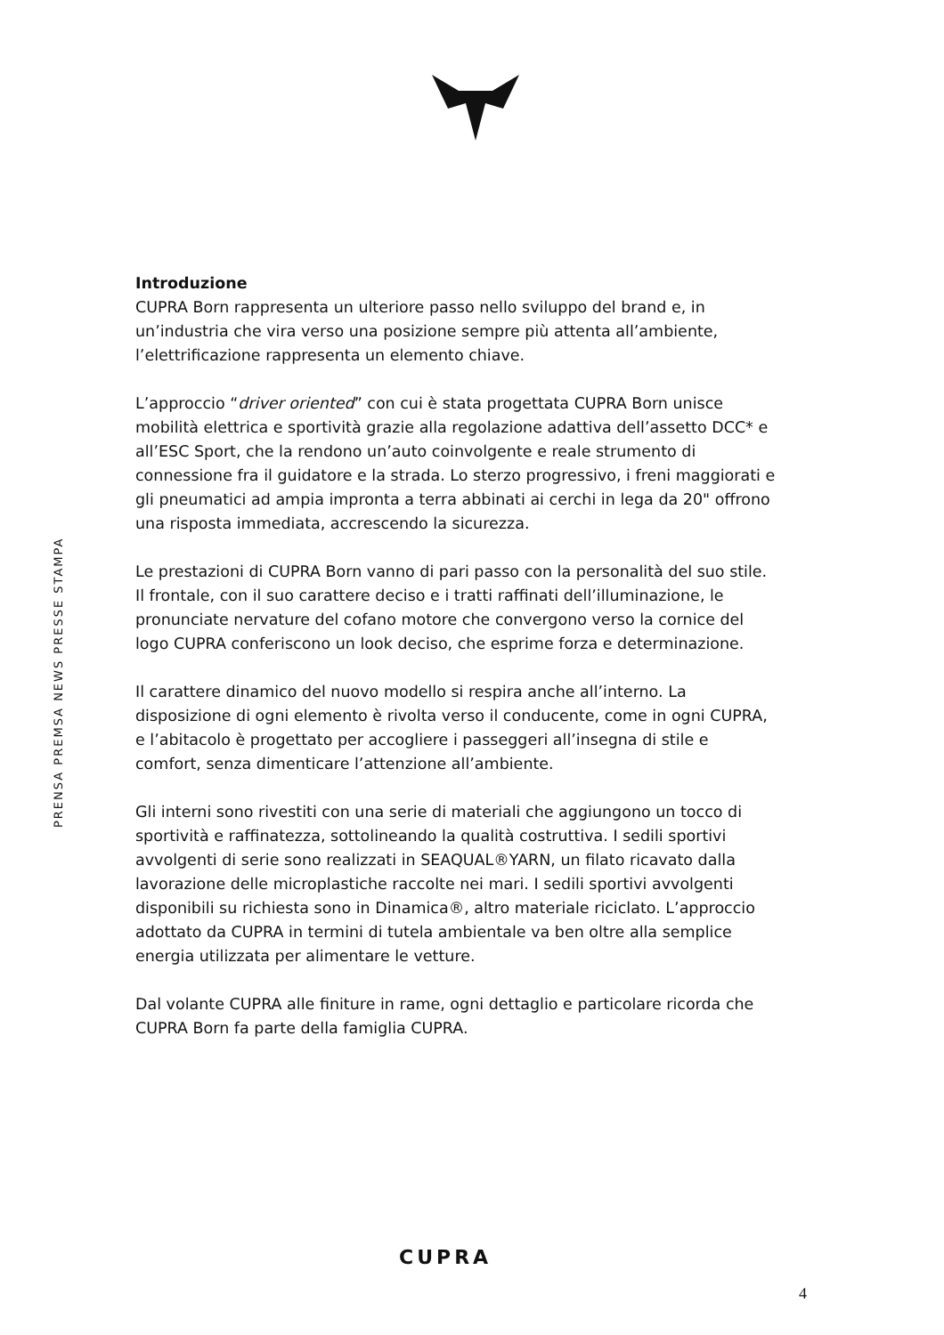PRENSA PREMSA NEWS PRESSE STAMPA
Introduzione
CUPRA Born rappresenta un ulteriore passo nello sviluppo del brand e, in un’industria che vira verso una posizione sempre più attenta all’ambiente, l’elettrificazione rappresenta un elemento chiave.
L’approccio “driver oriented” con cui è stata progettata CUPRA Born unisce mobilità elettrica e sportività grazie alla regolazione adattiva dell’assetto DCC* e all’ESC Sport, che la rendono un’auto coinvolgente e reale strumento di connessione fra il guidatore e la strada. Lo sterzo progressivo, i freni maggiorati e gli pneumatici ad ampia impronta a terra abbinati ai cerchi in lega da 20" offrono una risposta immediata, accrescendo la sicurezza.
Le prestazioni di CUPRA Born vanno di pari passo con la personalità del suo stile. Il frontale, con il suo carattere deciso e i tratti raffinati dell’illuminazione, le pronunciate nervature del cofano motore che convergono verso la cornice del logo CUPRA conferiscono un look deciso, che esprime forza e determinazione.
Il carattere dinamico del nuovo modello si respira anche all’interno. La disposizione di ogni elemento è rivolta verso il conducente, come in ogni CUPRA, e l’abitacolo è progettato per accogliere i passeggeri all’insegna di stile e comfort, senza dimenticare l’attenzione all’ambiente.
Gli interni sono rivestiti con una serie di materiali che aggiungono un tocco di sportività e raffinatezza, sottolineando la qualità costruttiva. I sedili sportivi avvolgenti di serie sono realizzati in SEAQUAL®YARN, un filato ricavato dalla lavorazione delle microplastiche raccolte nei mari. I sedili sportivi avvolgenti disponibili su richiesta sono in Dinamica®, altro materiale riciclato. L’approccio adottato da CUPRA in termini di tutela ambientale va ben oltre alla semplice energia utilizzata per alimentare le vetture.
Dal volante CUPRA alle finiture in rame, ogni dettaglio e particolare ricorda che CUPRA Born fa parte della famiglia CUPRA.
CUPRA
4